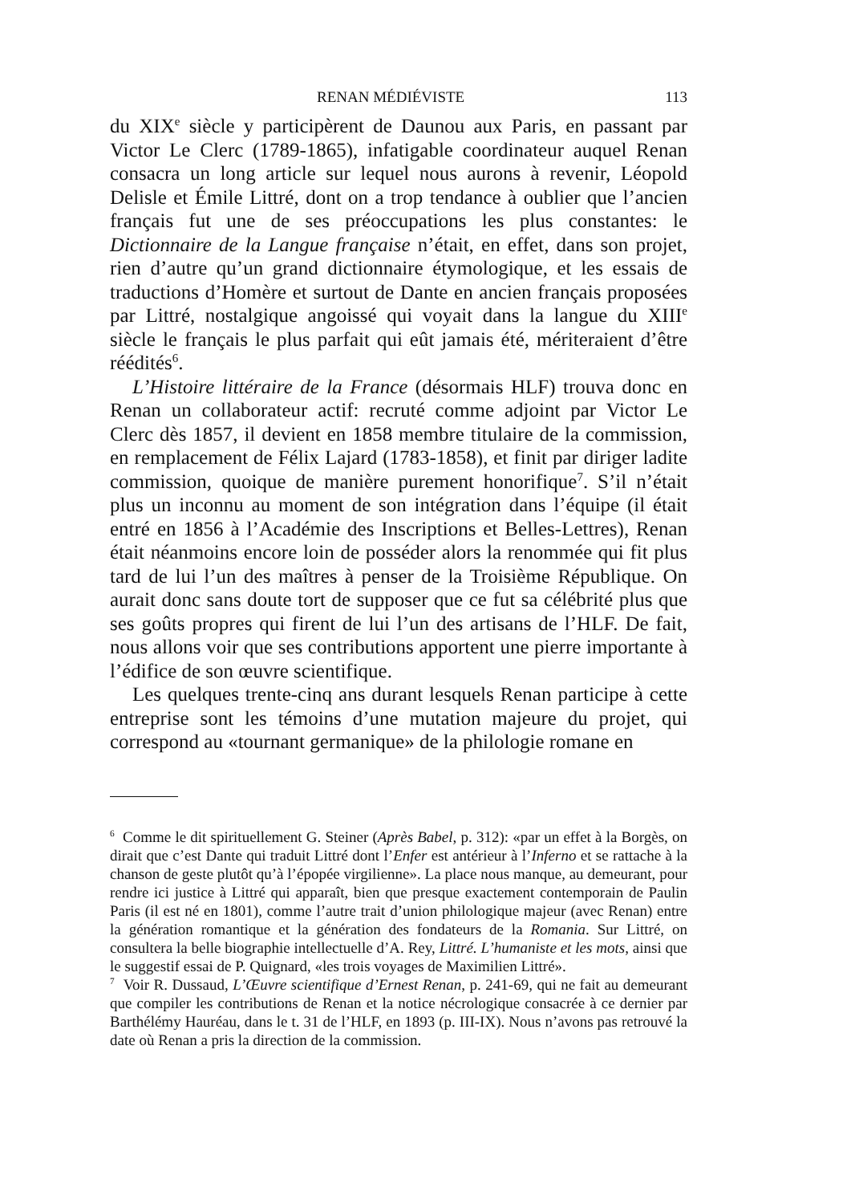RENAN MÉDIÉVISTE 113
du XIX<sup>e</sup> siècle y participèrent de Daunou aux Paris, en passant par Victor Le Clerc (1789-1865), infatigable coordinateur auquel Renan consacra un long article sur lequel nous aurons à revenir, Léopold Delisle et Émile Littré, dont on a trop tendance à oublier que l’ancien français fut une de ses préoccupations les plus constantes: le Dictionnaire de la Langue française n’était, en effet, dans son projet, rien d’autre qu’un grand dictionnaire étymologique, et les essais de traductions d’Homère et surtout de Dante en ancien français proposées par Littré, nostalgique angoissé qui voyait dans la langue du XIII<sup>e</sup> siècle le français le plus parfait qui eût jamais été, mériteraient d’être réédités<sup>6</sup>.
L’Histoire littéraire de la France (désormais HLF) trouva donc en Renan un collaborateur actif: recruté comme adjoint par Victor Le Clerc dès 1857, il devient en 1858 membre titulaire de la commission, en remplacement de Félix Lajard (1783-1858), et finit par diriger ladite commission, quoique de manière purement honorifique<sup>7</sup>. S’il n’était plus un inconnu au moment de son intégration dans l’équipe (il était entré en 1856 à l’Académie des Inscriptions et Belles-Lettres), Renan était néanmoins encore loin de posséder alors la renommée qui fit plus tard de lui l’un des maîtres à penser de la Troisième République. On aurait donc sans doute tort de supposer que ce fut sa célébrité plus que ses goûts propres qui firent de lui l’un des artisans de l’HLF. De fait, nous allons voir que ses contributions apportent une pierre importante à l’édifice de son œuvre scientifique.
Les quelques trente-cinq ans durant lesquels Renan participe à cette entreprise sont les témoins d’une mutation majeure du projet, qui correspond au «tournant germanique» de la philologie romane en
<sup>6</sup> Comme le dit spirituellement G. Steiner (Après Babel, p. 312): «par un effet à la Borgès, on dirait que c’est Dante qui traduit Littré dont l’Enfer est antérieur à l’Inferno et se rattache à la chanson de geste plutôt qu’à l’épopée virgilienne». La place nous manque, au demeurant, pour rendre ici justice à Littré qui apparaît, bien que presque exactement contemporain de Paulin Paris (il est né en 1801), comme l’autre trait d’union philologique majeur (avec Renan) entre la génération romantique et la génération des fondateurs de la Romania. Sur Littré, on consultera la belle biographie intellectuelle d’A. Rey, Littré. L’humaniste et les mots, ainsi que le suggestif essai de P. Quignard, «les trois voyages de Maximilien Littré».
<sup>7</sup> Voir R. Dussaud, L’Œuvre scientifique d’Ernest Renan, p. 241-69, qui ne fait au demeurant que compiler les contributions de Renan et la notice nécrologique consacrée à ce dernier par Barthélémy Hauréau, dans le t. 31 de l’HLF, en 1893 (p. III-IX). Nous n’avons pas retrouvé la date où Renan a pris la direction de la commission.